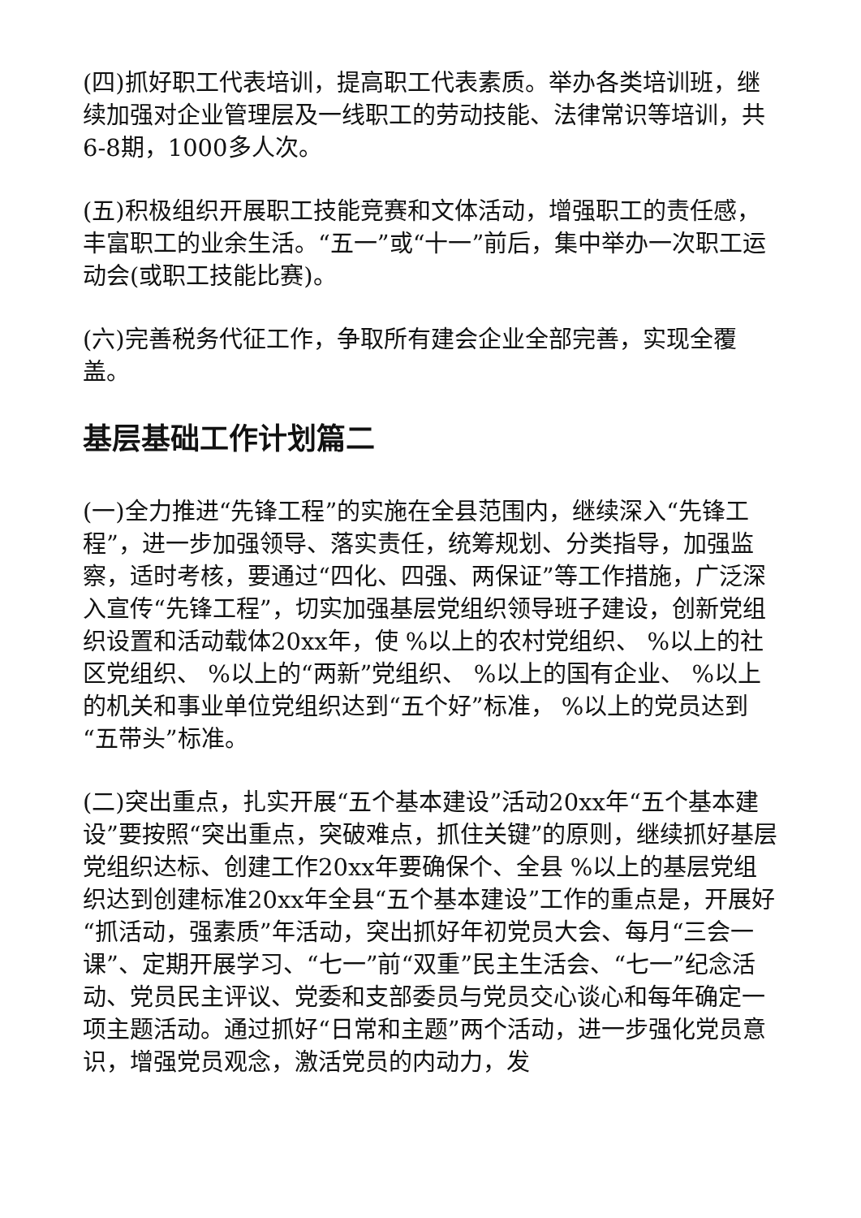(四)抓好职工代表培训，提高职工代表素质。举办各类培训班，继续加强对企业管理层及一线职工的劳动技能、法律常识等培训，共6-8期，1000多人次。
(五)积极组织开展职工技能竞赛和文体活动，增强职工的责任感，丰富职工的业余生活。“五一”或“十一”前后，集中举办一次职工运动会(或职工技能比赛)。
(六)完善税务代征工作，争取所有建会企业全部完善，实现全覆盖。
基层基础工作计划篇二
(一)全力推进“先锋工程”的实施在全县范围内，继续深入“先锋工程”，进一步加强领导、落实责任，统筹规划、分类指导，加强监察，适时考核，要通过“四化、四强、两保证”等工作措施，广泛深入宣传“先锋工程”，切实加强基层党组织领导班子建设，创新党组织设置和活动载体20xx年，使 %以上的农村党组织、 %以上的社区党组织、 %以上的“两新”党组织、 %以上的国有企业、 %以上的机关和事业单位党组织达到“五个好”标准， %以上的党员达到“五带头”标准。
(二)突出重点，扎实开展“五个基本建设”活动20xx年“五个基本建设”要按照“突出重点，突破难点，抓住关键”的原则，继续抓好基层党组织达标、创建工作20xx年要确保个、全县 %以上的基层党组织达到创建标准20xx年全县“五个基本建设”工作的重点是，开展好“抓活动，强素质”年活动，突出抓好年初党员大会、每月“三会一课”、定期开展学习、“七一”前“双重”民主生活会、“七一”纪念活动、党员民主评议、党委和支部委员与党员交心谈心和每年确定一项主题活动。通过抓好“日常和主题”两个活动，进一步强化党员意识，增强党员观念，激活党员的内动力，发